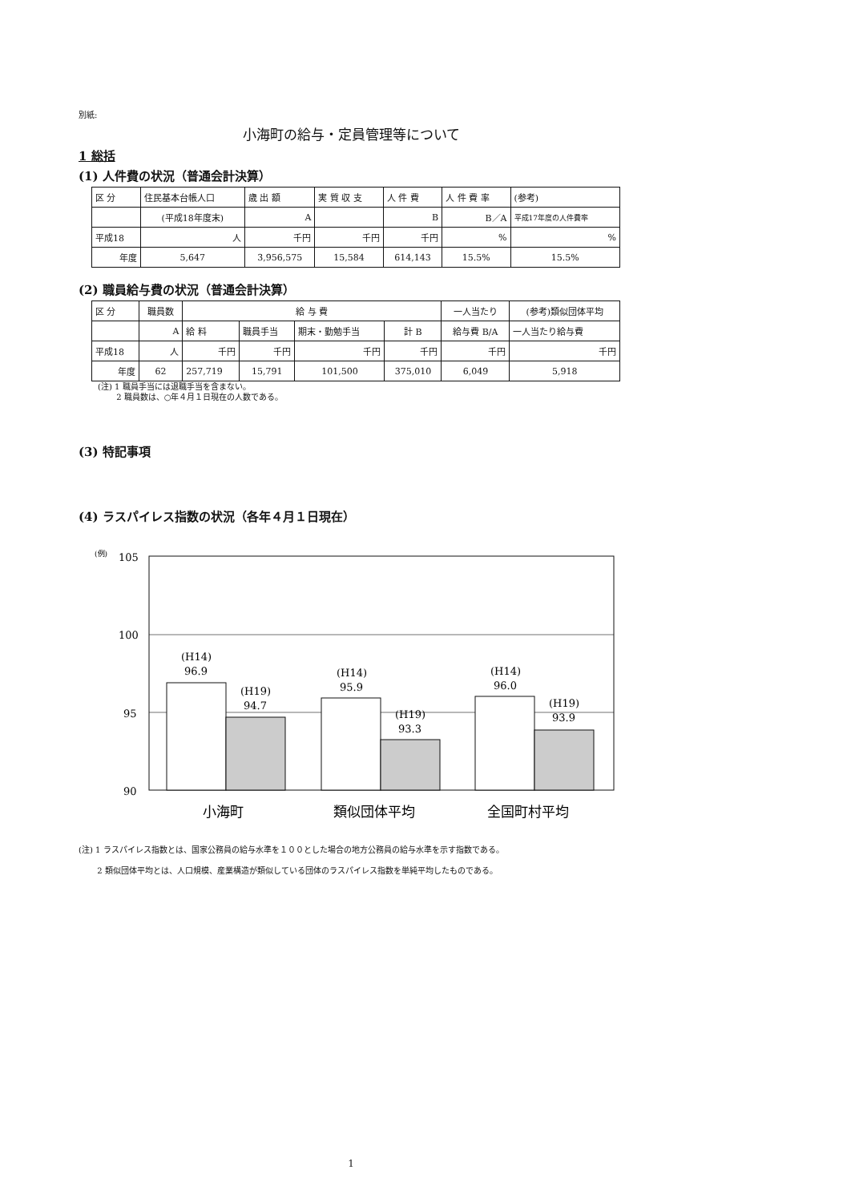別紙:
小海町の給与・定員管理等について
1 総括
(1) 人件費の状況（普通会計決算）
| 区 分 | 住民基本台帳人口 | 歳 出 額 | 実 質 収 支 | 人 件 費 | 人 件 費 率 | (参考) |
| | (平成18年度末) | A | | B | B／A | 平成17年度の人件費率 |
| 平成18 | 人 | 千円 | 千円 | 千円 | % | % |
| 年度 | 5,647 | 3,956,575 | 15,584 | 614,143 | 15.5% | 15.5% |
(2) 職員給与費の状況（普通会計決算）
| 区 分 | 職員数 | 給 与 費 | | | | 一人当たり | (参考)類似団体平均 |
| | A | 給 料 | 職員手当 | 期末・勤勉手当 | 計 B | 給与費 B/A | 一人当たり給与費 |
| 平成18 | 人 | 千円 | 千円 | 千円 | 千円 | 千円 | 千円 |
| 年度 | 62 | 257,719 | 15,791 | 101,500 | 375,010 | 6,049 | 5,918 |
(注) 1 職員手当には退職手当を含まない。
　　 2 職員数は、○年４月１日現在の人数である。
(3) 特記事項
(4) ラスパイレス指数の状況（各年４月１日現在）
(例)
105
100
95
90
(H14)
96.9
(H19)
94.7
(H14)
95.9
(H19)
93.3
(H14)
96.0
(H19)
93.9
小海町
類似団体平均
全国町村平均
(注) 1 ラスパイレス指数とは、国家公務員の給与水準を１００とした場合の地方公務員の給与水準を示す指数である。
　　 2 類似団体平均とは、人口規模、産業構造が類似している団体のラスパイレス指数を単純平均したものである。
1